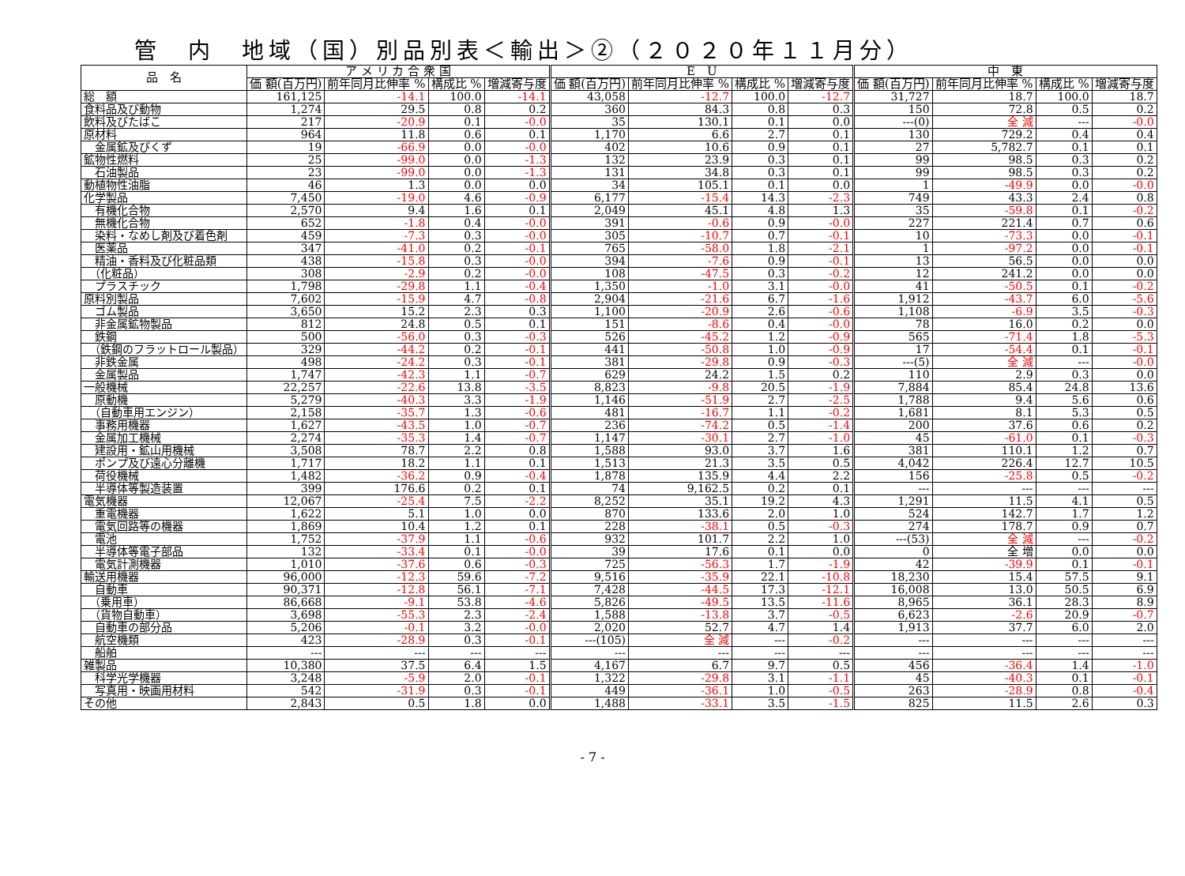管　内　地域（国）別品別表＜輸出＞②（２０２０年１１月分）
| 品 名 | ア メ リ カ 合 衆 国 | | | | E U | | | | 中 東 | | | |
| --- | --- | --- | --- | --- | --- | --- | --- | --- | --- | --- | --- | --- |
| | 価 額(百万円) | 前年同月比伸率 % | 構成比 % | 増減寄与度 | 価 額(百万円) | 前年同月比伸率 % | 構成比 % | 増減寄与度 | 価 額(百万円) | 前年同月比伸率 % | 構成比 % | 増減寄与度 |
| 総 額 | 161,125 | -14.1 | 100.0 | -14.1 | 43,058 | -12.7 | 100.0 | -12.7 | 31,727 | 18.7 | 100.0 | 18.7 |
| 食料品及び動物 | 1,274 | 29.5 | 0.8 | 0.2 | 360 | 84.3 | 0.8 | 0.3 | 150 | 72.8 | 0.5 | 0.2 |
| 飲料及びたばこ | 217 | -20.9 | 0.1 | -0.0 | 35 | 130.1 | 0.1 | 0.0 | ---(0) | 全 減 | --- | -0.0 |
| 原材料 | 964 | 11.8 | 0.6 | 0.1 | 1,170 | 6.6 | 2.7 | 0.1 | 130 | 729.2 | 0.4 | 0.4 |
| 金属鉱及びくず | 19 | -66.9 | 0.0 | -0.0 | 402 | 10.6 | 0.9 | 0.1 | 27 | 5,782.7 | 0.1 | 0.1 |
| 鉱物性燃料 | 25 | -99.0 | 0.0 | -1.3 | 132 | 23.9 | 0.3 | 0.1 | 99 | 98.5 | 0.3 | 0.2 |
| 石油製品 | 23 | -99.0 | 0.0 | -1.3 | 131 | 34.8 | 0.3 | 0.1 | 99 | 98.5 | 0.3 | 0.2 |
| 動植物性油脂 | 46 | 1.3 | 0.0 | 0.0 | 34 | 105.1 | 0.1 | 0.0 | 1 | -49.9 | 0.0 | -0.0 |
| 化学製品 | 7,450 | -19.0 | 4.6 | -0.9 | 6,177 | -15.4 | 14.3 | -2.3 | 749 | 43.3 | 2.4 | 0.8 |
| 有機化合物 | 2,570 | 9.4 | 1.6 | 0.1 | 2,049 | 45.1 | 4.8 | 1.3 | 35 | -59.8 | 0.1 | -0.2 |
| 無機化合物 | 652 | -1.8 | 0.4 | -0.0 | 391 | -0.6 | 0.9 | -0.0 | 227 | 221.4 | 0.7 | 0.6 |
| 染料・なめし剤及び着色剤 | 459 | -7.3 | 0.3 | -0.0 | 305 | -10.7 | 0.7 | -0.1 | 10 | -73.3 | 0.0 | -0.1 |
| 医薬品 | 347 | -41.0 | 0.2 | -0.1 | 765 | -58.0 | 1.8 | -2.1 | 1 | -97.2 | 0.0 | -0.1 |
| 精油・香料及び化粧品類 | 438 | -15.8 | 0.3 | -0.0 | 394 | -7.6 | 0.9 | -0.1 | 13 | 56.5 | 0.0 | 0.0 |
| （化粧品） | 308 | -2.9 | 0.2 | -0.0 | 108 | -47.5 | 0.3 | -0.2 | 12 | 241.2 | 0.0 | 0.0 |
| プラスチック | 1,798 | -29.8 | 1.1 | -0.4 | 1,350 | -1.0 | 3.1 | -0.0 | 41 | -50.5 | 0.1 | -0.2 |
| 原料別製品 | 7,602 | -15.9 | 4.7 | -0.8 | 2,904 | -21.6 | 6.7 | -1.6 | 1,912 | -43.7 | 6.0 | -5.6 |
| ゴム製品 | 3,650 | 15.2 | 2.3 | 0.3 | 1,100 | -20.9 | 2.6 | -0.6 | 1,108 | -6.9 | 3.5 | -0.3 |
| 非金属鉱物製品 | 812 | 24.8 | 0.5 | 0.1 | 151 | -8.6 | 0.4 | -0.0 | 78 | 16.0 | 0.2 | 0.0 |
| 鉄鋼 | 500 | -56.0 | 0.3 | -0.3 | 526 | -45.2 | 1.2 | -0.9 | 565 | -71.4 | 1.8 | -5.3 |
| （鉄鋼のフラットロール製品） | 329 | -44.2 | 0.2 | -0.1 | 441 | -50.8 | 1.0 | -0.9 | 17 | -54.4 | 0.1 | -0.1 |
| 非鉄金属 | 498 | -24.2 | 0.3 | -0.1 | 381 | -29.8 | 0.9 | -0.3 | ---(5) | 全 減 | --- | -0.0 |
| 金属製品 | 1,747 | -42.3 | 1.1 | -0.7 | 629 | 24.2 | 1.5 | 0.2 | 110 | 2.9 | 0.3 | 0.0 |
| 一般機械 | 22,257 | -22.6 | 13.8 | -3.5 | 8,823 | -9.8 | 20.5 | -1.9 | 7,884 | 85.4 | 24.8 | 13.6 |
| 原動機 | 5,279 | -40.3 | 3.3 | -1.9 | 1,146 | -51.9 | 2.7 | -2.5 | 1,788 | 9.4 | 5.6 | 0.6 |
| （自動車用エンジン） | 2,158 | -35.7 | 1.3 | -0.6 | 481 | -16.7 | 1.1 | -0.2 | 1,681 | 8.1 | 5.3 | 0.5 |
| 事務用機器 | 1,627 | -43.5 | 1.0 | -0.7 | 236 | -74.2 | 0.5 | -1.4 | 200 | 37.6 | 0.6 | 0.2 |
| 金属加工機械 | 2,274 | -35.3 | 1.4 | -0.7 | 1,147 | -30.1 | 2.7 | -1.0 | 45 | -61.0 | 0.1 | -0.3 |
| 建設用・鉱山用機械 | 3,508 | 78.7 | 2.2 | 0.8 | 1,588 | 93.0 | 3.7 | 1.6 | 381 | 110.1 | 1.2 | 0.7 |
| ポンプ及び遠心分離機 | 1,717 | 18.2 | 1.1 | 0.1 | 1,513 | 21.3 | 3.5 | 0.5 | 4,042 | 226.4 | 12.7 | 10.5 |
| 荷役機械 | 1,482 | -36.2 | 0.9 | -0.4 | 1,878 | 135.9 | 4.4 | 2.2 | 156 | -25.8 | 0.5 | -0.2 |
| 半導体等製造装置 | 399 | 176.6 | 0.2 | 0.1 | 74 | 9,162.5 | 0.2 | 0.1 | --- | --- | --- | --- |
| 電気機器 | 12,067 | -25.4 | 7.5 | -2.2 | 8,252 | 35.1 | 19.2 | 4.3 | 1,291 | 11.5 | 4.1 | 0.5 |
| 重電機器 | 1,622 | 5.1 | 1.0 | 0.0 | 870 | 133.6 | 2.0 | 1.0 | 524 | 142.7 | 1.7 | 1.2 |
| 電気回路等の機器 | 1,869 | 10.4 | 1.2 | 0.1 | 228 | -38.1 | 0.5 | -0.3 | 274 | 178.7 | 0.9 | 0.7 |
| 電池 | 1,752 | -37.9 | 1.1 | -0.6 | 932 | 101.7 | 2.2 | 1.0 | ---(53) | 全 減 | --- | -0.2 |
| 半導体等電子部品 | 132 | -33.4 | 0.1 | -0.0 | 39 | 17.6 | 0.1 | 0.0 | 0 | 全 増 | 0.0 | 0.0 |
| 電気計測機器 | 1,010 | -37.6 | 0.6 | -0.3 | 725 | -56.3 | 1.7 | -1.9 | 42 | -39.9 | 0.1 | -0.1 |
| 輸送用機器 | 96,000 | -12.3 | 59.6 | -7.2 | 9,516 | -35.9 | 22.1 | -10.8 | 18,230 | 15.4 | 57.5 | 9.1 |
| 自動車 | 90,371 | -12.8 | 56.1 | -7.1 | 7,428 | -44.5 | 17.3 | -12.1 | 16,008 | 13.0 | 50.5 | 6.9 |
| （乗用車） | 86,668 | -9.1 | 53.8 | -4.6 | 5,826 | -49.5 | 13.5 | -11.6 | 8,965 | 36.1 | 28.3 | 8.9 |
| （貨物自動車） | 3,698 | -55.3 | 2.3 | -2.4 | 1,588 | -13.8 | 3.7 | -0.5 | 6,623 | -2.6 | 20.9 | -0.7 |
| 自動車の部分品 | 5,206 | -0.1 | 3.2 | -0.0 | 2,020 | 52.7 | 4.7 | 1.4 | 1,913 | 37.7 | 6.0 | 2.0 |
| 航空機類 | 423 | -28.9 | 0.3 | -0.1 | ---(105) | 全 減 | --- | -0.2 | --- | --- | --- | --- |
| 船舶 | --- | --- | --- | --- | --- | --- | --- | --- | --- | --- | --- | --- |
| 雑製品 | 10,380 | 37.5 | 6.4 | 1.5 | 4,167 | 6.7 | 9.7 | 0.5 | 456 | -36.4 | 1.4 | -1.0 |
| 科学光学機器 | 3,248 | -5.9 | 2.0 | -0.1 | 1,322 | -29.8 | 3.1 | -1.1 | 45 | -40.3 | 0.1 | -0.1 |
| 写真用・映画用材料 | 542 | -31.9 | 0.3 | -0.1 | 449 | -36.1 | 1.0 | -0.5 | 263 | -28.9 | 0.8 | -0.4 |
| その他 | 2,843 | 0.5 | 1.8 | 0.0 | 1,488 | -33.1 | 3.5 | -1.5 | 825 | 11.5 | 2.6 | 0.3 |
- 7 -